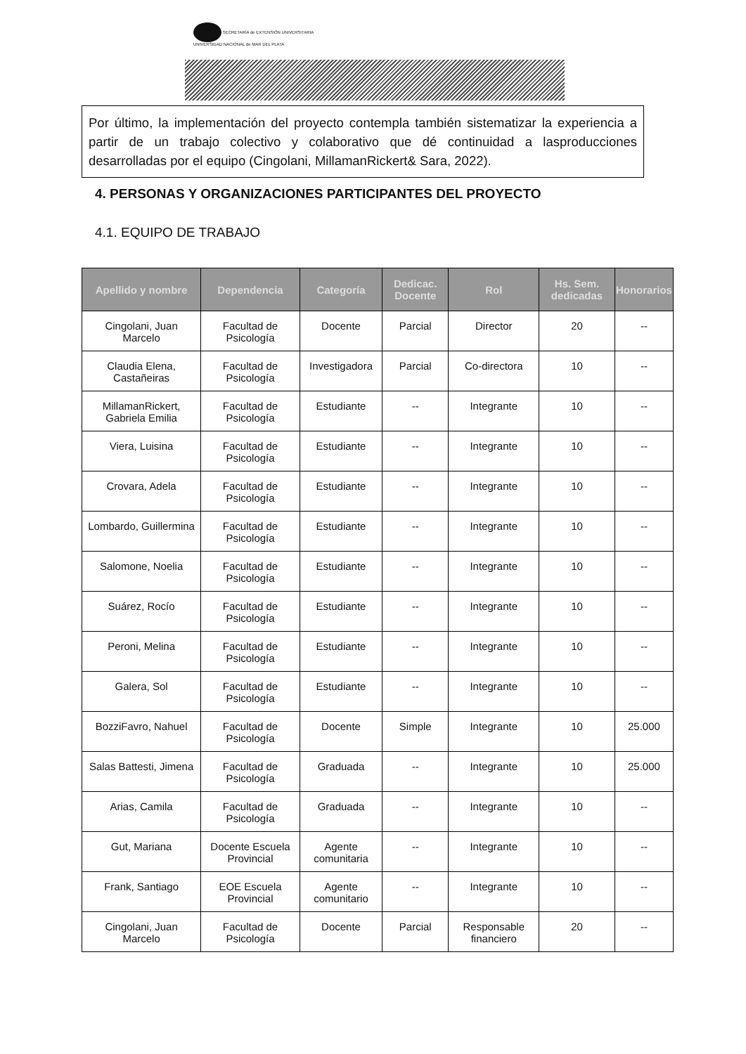SECRETARÍA de EXTENSIÓN UNIVERSITARIA
UNIVERSIDAD NACIONAL de MAR DEL PLATA
Por último, la implementación del proyecto contempla también sistematizar la experiencia a partir de un trabajo colectivo y colaborativo que dé continuidad a lasproducciones desarrolladas por el equipo (Cingolani, MillamanRickert& Sara, 2022).
4. PERSONAS Y ORGANIZACIONES PARTICIPANTES DEL PROYECTO
4.1. EQUIPO DE TRABAJO
| Apellido y nombre | Dependencia | Categoría | Dedicac. Docente | Rol | Hs. Sem. dedicadas | Honorarios |
| --- | --- | --- | --- | --- | --- | --- |
| Cingolani, Juan Marcelo | Facultad de Psicología | Docente | Parcial | Director | 20 | -- |
| Claudia Elena, Castañeiras | Facultad de Psicología | Investigadora | Parcial | Co-directora | 10 | -- |
| MillamanRickert, Gabriela Emilia | Facultad de Psicología | Estudiante | -- | Integrante | 10 | -- |
| Viera, Luisina | Facultad de Psicología | Estudiante | -- | Integrante | 10 | -- |
| Crovara, Adela | Facultad de Psicología | Estudiante | -- | Integrante | 10 | -- |
| Lombardo, Guillermina | Facultad de Psicología | Estudiante | -- | Integrante | 10 | -- |
| Salomone, Noelia | Facultad de Psicología | Estudiante | -- | Integrante | 10 | -- |
| Suárez, Rocío | Facultad de Psicología | Estudiante | -- | Integrante | 10 | -- |
| Peroni, Melina | Facultad de Psicología | Estudiante | -- | Integrante | 10 | -- |
| Galera, Sol | Facultad de Psicología | Estudiante | -- | Integrante | 10 | -- |
| BozziFavro, Nahuel | Facultad de Psicología | Docente | Simple | Integrante | 10 | 25.000 |
| Salas Battesti, Jimena | Facultad de Psicología | Graduada | -- | Integrante | 10 | 25.000 |
| Arias, Camila | Facultad de Psicología | Graduada | -- | Integrante | 10 | -- |
| Gut, Mariana | Docente Escuela Provincial | Agente comunitaria | -- | Integrante | 10 | -- |
| Frank, Santiago | EOE Escuela Provincial | Agente comunitario | -- | Integrante | 10 | -- |
| Cingolani, Juan Marcelo | Facultad de Psicología | Docente | Parcial | Responsable financiero | 20 | -- |